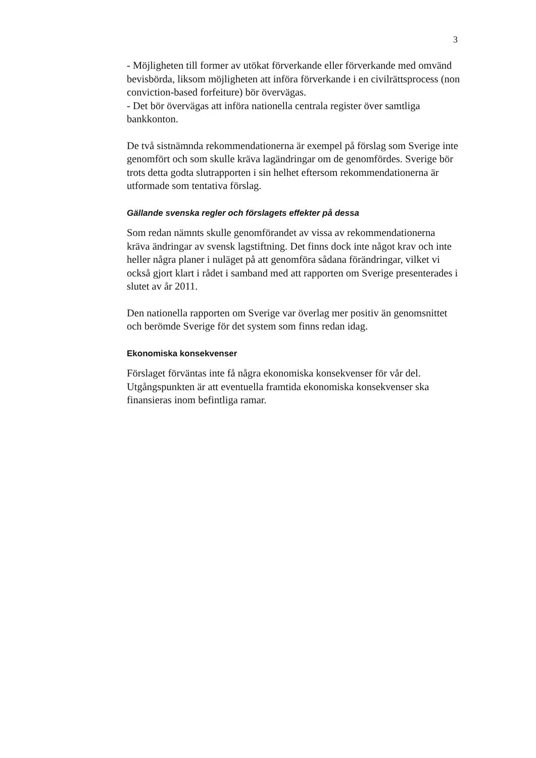3
- Möjligheten till former av utökat förverkande eller förverkande med omvänd bevisbörda, liksom möjligheten att införa förverkande i en civilrättsprocess (non conviction-based forfeiture) bör övervägas.
- Det bör övervägas att införa nationella centrala register över samtliga bankkonton.
De två sistnämnda rekommendationerna är exempel på förslag som Sverige inte genomfört och som skulle kräva lagändringar om de genomfördes. Sverige bör trots detta godta slutrapporten i sin helhet eftersom rekommendationerna är utformade som tentativa förslag.
Gällande svenska regler och förslagets effekter på dessa
Som redan nämnts skulle genomförandet av vissa av rekommendationerna kräva ändringar av svensk lagstiftning. Det finns dock inte något krav och inte heller några planer i nuläget på att genomföra sådana förändringar, vilket vi också gjort klart i rådet i samband med att rapporten om Sverige presenterades i slutet av år 2011.
Den nationella rapporten om Sverige var överlag mer positiv än genomsnittet och berömde Sverige för det system som finns redan idag.
Ekonomiska konsekvenser
Förslaget förväntas inte få några ekonomiska konsekvenser för vår del. Utgångspunkten är att eventuella framtida ekonomiska konsekvenser ska finansieras inom befintliga ramar.